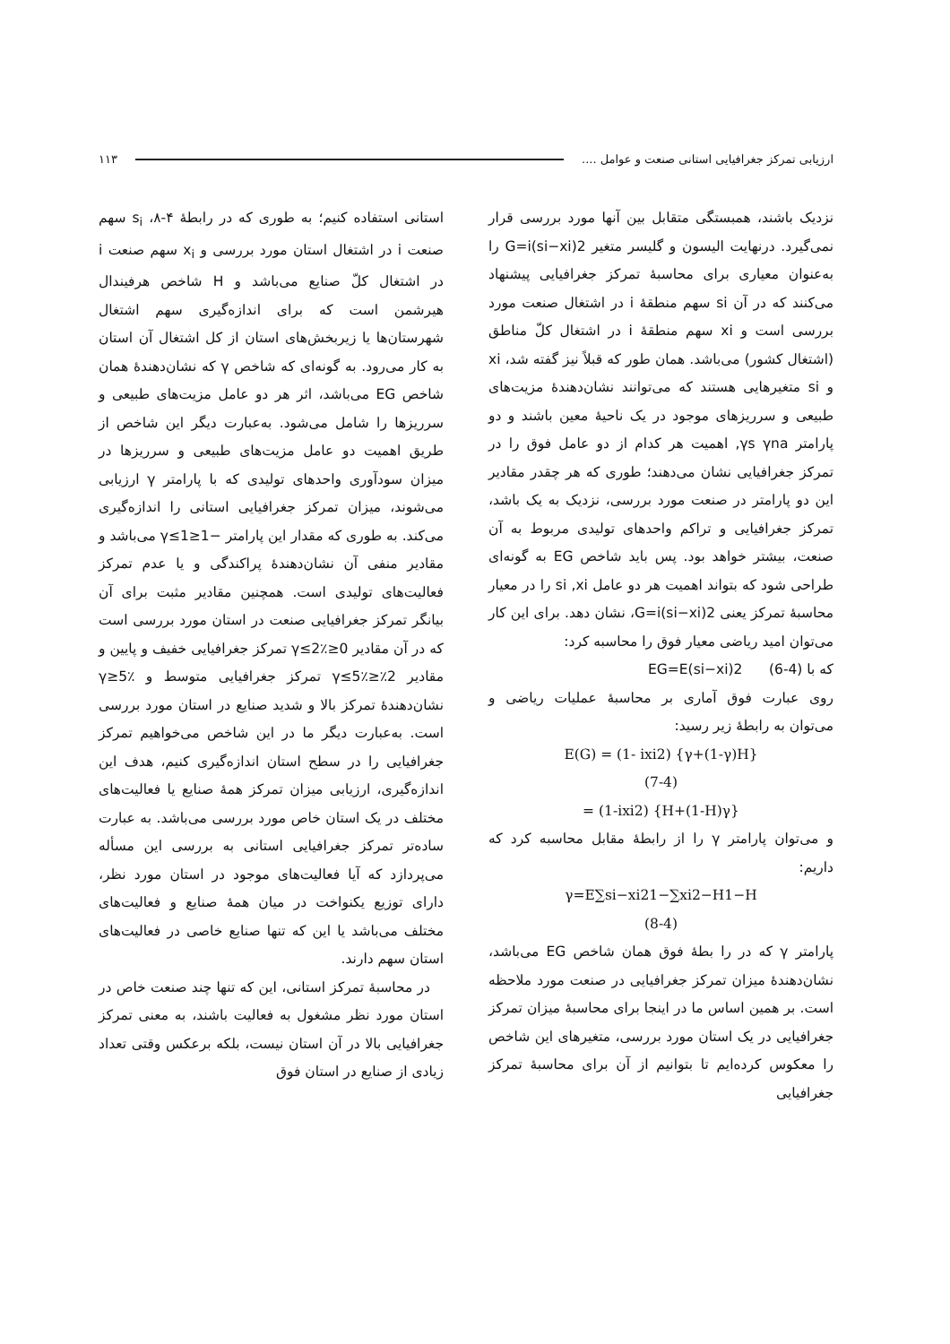ارزیابی تمرکز جغرافیایی استانی صنعت و عوامل .... ۱۱۳
نزدیک باشند، همبستگی متقابل بین آنها مورد بررسی قرار نمی‌گیرد. درنهایت الیسون و گلیسر متغیر G=i(si−xi)2 را به‌عنوان معیاری برای محاسبهٔ تمرکز جغرافیایی پیشنهاد می‌کنند که در آن si سهم منطقهٔ i در اشتغال صنعت مورد بررسی است و xi سهم منطقهٔ i در اشتغال کلّ مناطق (اشتغال کشور) می‌باشد. همان طور که قبلاً نیز گفته شد، xi و si متغیرهایی هستند که می‌توانند نشان‌دهندهٔ مزیت‌های طبیعی و سرریزهای موجود در یک ناحیهٔ معین باشند و دو پارامتر γs γna, اهمیت هر کدام از دو عامل فوق را در تمرکز جغرافیایی نشان می‌دهند؛ طوری که هر چقدر مقادیر این دو پارامتر در صنعت مورد بررسی، نزدیک به یک باشد، تمرکز جغرافیایی و تراکم واحدهای تولیدی مربوط به آن صنعت، بیشتر خواهد بود. پس باید شاخص EG به گونه‌ای طراحی شود که بتواند اهمیت هر دو عامل si ,xi را در معیار محاسبهٔ تمرکز یعنی G=i(si−xi)2، نشان دهد. برای این کار می‌توان امید ریاضی معیار فوق را محاسبه کرد:
که با (4-6) EG=E(si−xi)2
روی عبارت فوق آماری بر محاسبهٔ عملیات ریاضی و می‌توان به رابطهٔ زیر رسید:
E(G) = (1- ixi2) {γ+(1-γ)H}
(7-4)
= (1-ixi2) {H+(1-H)γ}
و می‌توان پارامتر γ را از رابطهٔ مقابل محاسبه کرد که داریم:
γ=E∑si−xi21−∑xi2−H1−H
(8-4)
پارامتر γ که در را بطهٔ فوق همان شاخص EG می‌باشد، نشان‌دهندهٔ میزان تمرکز جغرافیایی در صنعت مورد ملاحظه است. بر همین اساس ما در اینجا برای محاسبهٔ میزان تمرکز جغرافیایی در یک استان مورد بررسی، متغیرهای این شاخص را معکوس کرده‌ایم تا بتوانیم از آن برای محاسبهٔ تمرکز جغرافیایی
استانی استفاده کنیم؛ به طوری که در رابطهٔ ۴-۸، s<sub>i</sub> سهم صنعت i در اشتغال استان مورد بررسی و x<sub>i</sub> سهم صنعت i در اشتغال کلّ صنایع می‌باشد و H شاخص هرفیندال هیرشمن است که برای اندازه‌گیری سهم اشتغال شهرستان‌ها یا زیربخش‌های استان از کل اشتغال آن استان به کار می‌رود. به گونه‌ای که شاخص γ که نشان‌دهندهٔ همان شاخص EG می‌باشد، اثر هر دو عامل مزیت‌های طبیعی و سرریزها را شامل می‌شود. به‌عبارت دیگر این شاخص از طریق اهمیت دو عامل مزیت‌های طبیعی و سرریزها در میزان سودآوری واحدهای تولیدی که با پارامتر γ ارزیابی می‌شوند، میزان تمرکز جغرافیایی استانی را اندازه‌گیری می‌کند. به طوری که مقدار این پارامتر −1≤γ≤1 می‌باشد و مقادیر منفی آن نشان‌دهندهٔ پراکندگی و یا عدم تمرکز فعالیت‌های تولیدی است. همچنین مقادیر مثبت برای آن بیانگر تمرکز جغرافیایی صنعت در استان مورد بررسی است که در آن مقادیر 0≤γ≤2٪ تمرکز جغرافیایی خفیف و پایین و مقادیر 2٪≤γ≤5٪ تمرکز جغرافیایی متوسط و γ≥5٪ نشان‌دهندهٔ تمرکز بالا و شدید صنایع در استان مورد بررسی است. به‌عبارت دیگر ما در این شاخص می‌خواهیم تمرکز جغرافیایی را در سطح استان اندازه‌گیری کنیم، هدف این اندازه‌گیری، ارزیابی میزان تمرکز همهٔ صنایع یا فعالیت‌های مختلف در یک استان خاص مورد بررسی می‌باشد. به عبارت ساده‌تر تمرکز جغرافیایی استانی به بررسی این مسأله می‌پردازد که آیا فعالیت‌های موجود در استان مورد نظر، دارای توزیع یکنواخت در میان همهٔ صنایع و فعالیت‌های مختلف می‌باشد یا این که تنها صنایع خاصی در فعالیت‌های استان سهم دارند.
در محاسبهٔ تمرکز استانی، این که تنها چند صنعت خاص در استان مورد نظر مشغول به فعالیت باشند، به معنی تمرکز جغرافیایی بالا در آن استان نیست، بلکه برعکس وقتی تعداد زیادی از صنایع در استان فوق